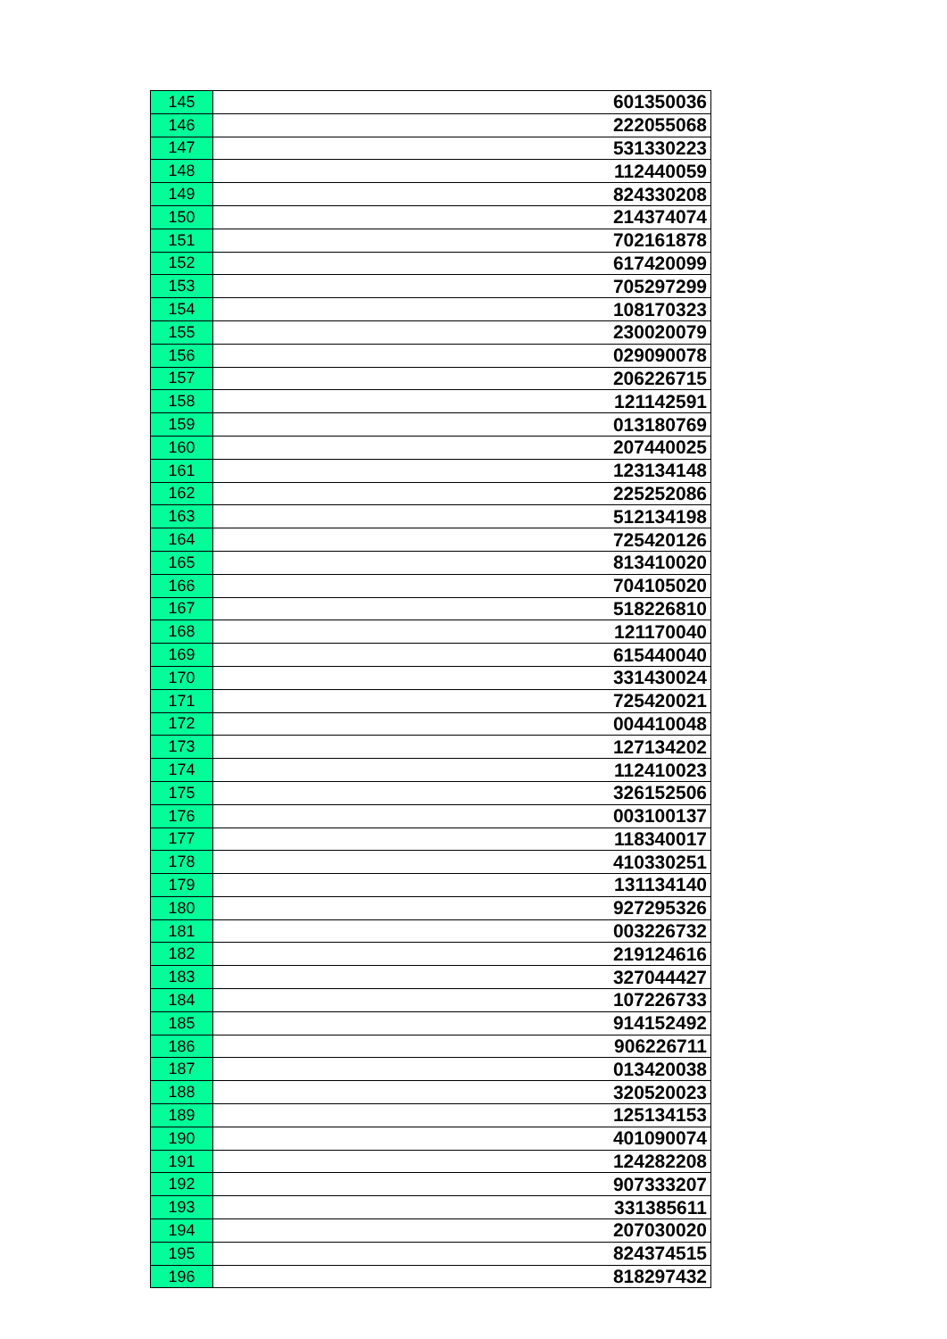| 145 | 601350036 |
| 146 | 222055068 |
| 147 | 531330223 |
| 148 | 112440059 |
| 149 | 824330208 |
| 150 | 214374074 |
| 151 | 702161878 |
| 152 | 617420099 |
| 153 | 705297299 |
| 154 | 108170323 |
| 155 | 230020079 |
| 156 | 029090078 |
| 157 | 206226715 |
| 158 | 121142591 |
| 159 | 013180769 |
| 160 | 207440025 |
| 161 | 123134148 |
| 162 | 225252086 |
| 163 | 512134198 |
| 164 | 725420126 |
| 165 | 813410020 |
| 166 | 704105020 |
| 167 | 518226810 |
| 168 | 121170040 |
| 169 | 615440040 |
| 170 | 331430024 |
| 171 | 725420021 |
| 172 | 004410048 |
| 173 | 127134202 |
| 174 | 112410023 |
| 175 | 326152506 |
| 176 | 003100137 |
| 177 | 118340017 |
| 178 | 410330251 |
| 179 | 131134140 |
| 180 | 927295326 |
| 181 | 003226732 |
| 182 | 219124616 |
| 183 | 327044427 |
| 184 | 107226733 |
| 185 | 914152492 |
| 186 | 906226711 |
| 187 | 013420038 |
| 188 | 320520023 |
| 189 | 125134153 |
| 190 | 401090074 |
| 191 | 124282208 |
| 192 | 907333207 |
| 193 | 331385611 |
| 194 | 207030020 |
| 195 | 824374515 |
| 196 | 818297432 |